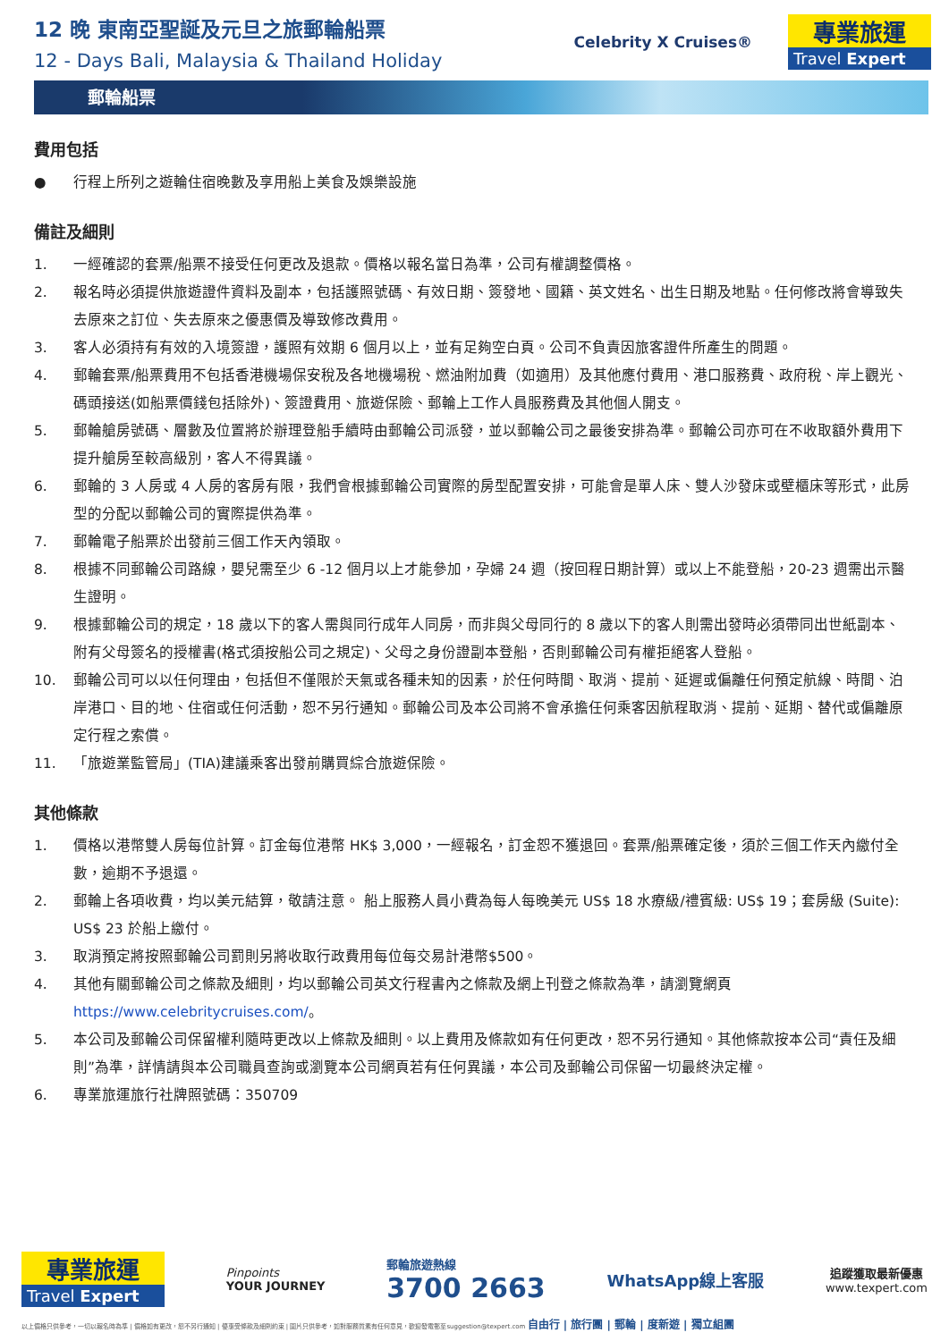12 晚 東南亞聖誕及元旦之旅郵輪船票
12 - Days Bali, Malaysia & Thailand Holiday
Celebrity X Cruises®
專業旅運
Travel Expert
郵輪船票
費用包括
● 行程上所列之遊輪住宿晚數及享用船上美食及娛樂設施
備註及細則
1. 一經確認的套票/船票不接受任何更改及退款。價格以報名當日為準，公司有權調整價格。
2. 報名時必須提供旅遊證件資料及副本，包括護照號碼、有效日期、簽發地、國籍、英文姓名、出生日期及地點。任何修改將會導致失去原來之訂位、失去原來之優惠價及導致修改費用。
3. 客人必須持有有效的入境簽證，護照有效期 6 個月以上，並有足夠空白頁。公司不負責因旅客證件所產生的問題。
4. 郵輪套票/船票費用不包括香港機場保安稅及各地機場稅、燃油附加費（如適用）及其他應付費用、港口服務費、政府稅、岸上觀光、碼頭接送(如船票價錢包括除外)、簽證費用、旅遊保險、郵輪上工作人員服務費及其他個人開支。
5. 郵輪艙房號碼、層數及位置將於辦理登船手續時由郵輪公司派發，並以郵輪公司之最後安排為準。郵輪公司亦可在不收取額外費用下提升艙房至較高級別，客人不得異議。
6. 郵輪的 3 人房或 4 人房的客房有限，我們會根據郵輪公司實際的房型配置安排，可能會是單人床、雙人沙發床或壁櫃床等形式，此房型的分配以郵輪公司的實際提供為準。
7. 郵輪電子船票於出發前三個工作天內領取。
8. 根據不同郵輪公司路線，嬰兒需至少 6 -12 個月以上才能參加，孕婦 24 週（按回程日期計算）或以上不能登船，20-23 週需出示醫生證明。
9. 根據郵輪公司的規定，18 歲以下的客人需與同行成年人同房，而非與父母同行的 8 歲以下的客人則需出發時必須帶同出世紙副本、附有父母簽名的授權書(格式須按船公司之規定)、父母之身份證副本登船，否則郵輪公司有權拒絕客人登船。
10. 郵輪公司可以以任何理由，包括但不僅限於天氣或各種未知的因素，於任何時間、取消、提前、延遲或偏離任何預定航線、時間、泊岸港口、目的地、住宿或任何活動，恕不另行通知。郵輪公司及本公司將不會承擔任何乘客因航程取消、提前、延期、替代或偏離原定行程之索償。
11. 「旅遊業監管局」(TIA)建議乘客出發前購買綜合旅遊保險。
其他條款
1. 價格以港幣雙人房每位計算。訂金每位港幣 HK$ 3,000，一經報名，訂金恕不獲退回。套票/船票確定後，須於三個工作天內繳付全數，逾期不予退還。
2. 郵輪上各項收費，均以美元結算，敬請注意。 船上服務人員小費為每人每晚美元 US$ 18 水療級/禮賓級: US$ 19；套房級 (Suite): US$ 23 於船上繳付。
3. 取消預定將按照郵輪公司罰則另將收取行政費用每位每交易計港幣$500。
4. 其他有關郵輪公司之條款及細則，均以郵輪公司英文行程書內之條款及網上刊登之條款為準，請瀏覽網頁 https://www.celebritycruises.com/。
5. 本公司及郵輪公司保留權利隨時更改以上條款及細則。以上費用及條款如有任何更改，恕不另行通知。其他條款按本公司“責任及細則”為準，詳情請與本公司職員查詢或瀏覽本公司網頁若有任何異議，本公司及郵輪公司保留一切最終決定權。
6. 專業旅運旅行社牌照號碼：350709
專業旅運
Travel Expert
Pinpoints
YOUR JOURNEY
郵輪旅遊熱線
3700 2663
WhatsApp線上客服
追蹤獲取最新優惠
www.texpert.com
以上價格只供參考，一切以報名時為準 | 價格如有更改，恕不另行通知 | 優惠受條款及細則約束 | 圖片只供參考，如對服務質素有任何意見，歡迎發電郵至suggestion@texpert.com 自由行 | 旅行團 | 郵輪 | 度新遊 | 獨立組團